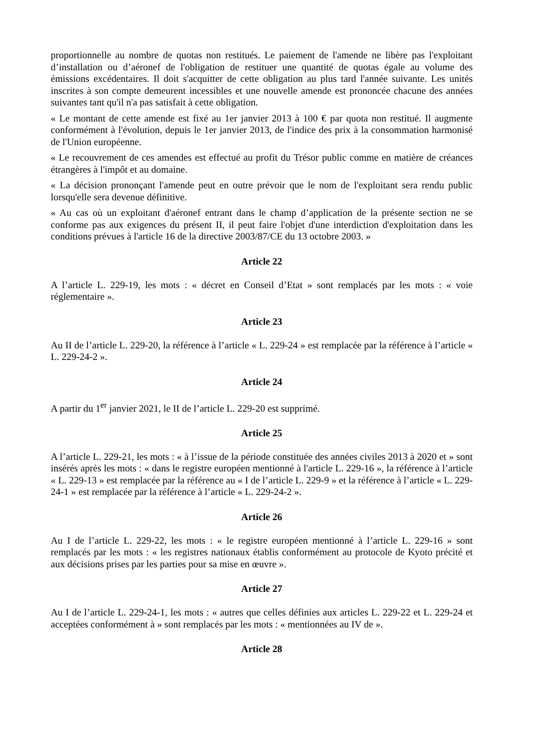proportionnelle au nombre de quotas non restitués. Le paiement de l'amende ne libère pas l'exploitant d’installation ou d’aéronef de l'obligation de restituer une quantité de quotas égale au volume des émissions excédentaires. Il doit s'acquitter de cette obligation au plus tard l'année suivante. Les unités inscrites à son compte demeurent incessibles et une nouvelle amende est prononcée chacune des années suivantes tant qu'il n'a pas satisfait à cette obligation.
« Le montant de cette amende est fixé au 1er janvier 2013 à 100 € par quota non restitué. Il augmente conformément à l'évolution, depuis le 1er janvier 2013, de l'indice des prix à la consommation harmonisé de l'Union européenne.
« Le recouvrement de ces amendes est effectué au profit du Trésor public comme en matière de créances étrangères à l'impôt et au domaine.
« La décision prononçant l'amende peut en outre prévoir que le nom de l'exploitant sera rendu public lorsqu'elle sera devenue définitive.
« Au cas où un exploitant d'aéronef entrant dans le champ d’application de la présente section ne se conforme pas aux exigences du présent II, il peut faire l'objet d'une interdiction d'exploitation dans les conditions prévues à l'article 16 de la directive 2003/87/CE du 13 octobre 2003. »
Article 22
A l’article L. 229-19, les mots : « décret en Conseil d’Etat » sont remplacés par les mots : « voie réglementaire ».
Article 23
Au II de l’article L. 229-20, la référence à l’article « L. 229-24 » est remplacée par la référence à l’article « L. 229-24-2 ».
Article 24
A partir du 1<sup>er</sup> janvier 2021, le II de l’article L. 229-20 est supprimé.
Article 25
A l’article L. 229-21, les mots : « à l’issue de la période constituée des années civiles 2013 à 2020 et » sont insérés après les mots : « dans le registre européen mentionné à l'article L. 229-16 », la référence à l’article « L. 229-13 » est remplacée par la référence au « I de l’article L. 229-9 » et la référence à l’article « L. 229-24-1 » est remplacée par la référence à l’article « L. 229-24-2 ».
Article 26
Au I de l’article L. 229-22, les mots : « le registre européen mentionné à l’article L. 229-16 » sont remplacés par les mots : « les registres nationaux établis conformément au protocole de Kyoto précité et aux décisions prises par les parties pour sa mise en œuvre ».
Article 27
Au I de l’article L. 229-24-1, les mots : « autres que celles définies aux articles L. 229-22 et L. 229-24 et acceptées conformément à » sont remplacés par les mots : « mentionnées au IV de ».
Article 28